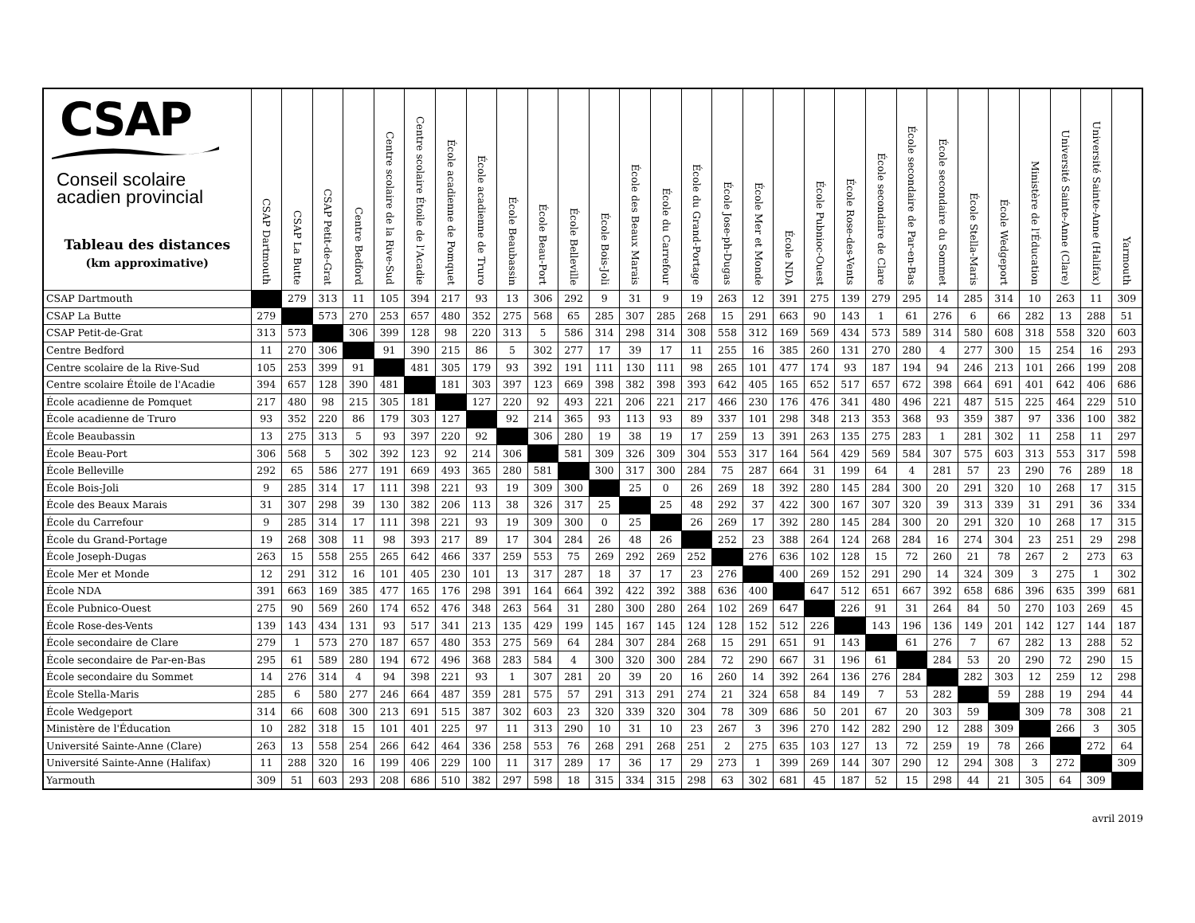| CSAP Conseil scolaire acadien provincial Tableau des distances (km approximative) | CSAP Dartmouth | CSAP La Butte | CSAP Petit-de-Grat | Centre Bedford | Centre scolaire de la Rive-Sud | Centre scolaire Étoile de l'Acadie | École acadienne de Pomquet | École acadienne de Truro | École Beaubassin | École Beau-Port | École Belleville | École Bois-Joli | École des Beaux Marais | École du Carrefour | École du Grand-Portage | École Jose-ph-Dugas | École Mer et Monde | École NDA | École Pubnioc-Ouest | École Rose-des-Vents | École secondaire de Clare | École secondaire de Par-en-Bas | École secondaire du Sommet | École Stella-Maris | École Wedgeport | Ministère de l'Éducation | Université Sainte-Anne (Clare) | Université Sainte-Anne (Halifax) | Yarmouth |
| --- | --- | --- | --- | --- | --- | --- | --- | --- | --- | --- | --- | --- | --- | --- | --- | --- | --- | --- | --- | --- | --- | --- | --- | --- | --- | --- | --- | --- | --- |
| CSAP Dartmouth | | 279 | 313 | 11 | 105 | 394 | 217 | 93 | 13 | 306 | 292 | 9 | 31 | 9 | 19 | 263 | 12 | 391 | 275 | 139 | 279 | 295 | 14 | 285 | 314 | 10 | 263 | 11 | 309 |
| CSAP La Butte | 279 | | 573 | 270 | 253 | 657 | 480 | 352 | 275 | 568 | 65 | 285 | 307 | 285 | 268 | 15 | 291 | 663 | 90 | 143 | 1 | 61 | 276 | 6 | 66 | 282 | 13 | 288 | 51 |
| CSAP Petit-de-Grat | 313 | 573 | | 306 | 399 | 128 | 98 | 220 | 313 | 5 | 586 | 314 | 298 | 314 | 308 | 558 | 312 | 169 | 569 | 434 | 573 | 589 | 314 | 580 | 608 | 318 | 558 | 320 | 603 |
| Centre Bedford | 11 | 270 | 306 | | 91 | 390 | 215 | 86 | 5 | 302 | 277 | 17 | 39 | 17 | 11 | 255 | 16 | 385 | 260 | 131 | 270 | 280 | 4 | 277 | 300 | 15 | 254 | 16 | 293 |
| Centre scolaire de la Rive-Sud | 105 | 253 | 399 | 91 | | 481 | 305 | 179 | 93 | 392 | 191 | 111 | 130 | 111 | 98 | 265 | 101 | 477 | 174 | 93 | 187 | 194 | 94 | 246 | 213 | 101 | 266 | 199 | 208 |
| Centre scolaire Étoile de l'Acadie | 394 | 657 | 128 | 390 | 481 | | 181 | 303 | 397 | 123 | 669 | 398 | 382 | 398 | 393 | 642 | 405 | 165 | 652 | 517 | 657 | 672 | 398 | 664 | 691 | 401 | 642 | 406 | 686 |
| École acadienne de Pomquet | 217 | 480 | 98 | 215 | 305 | 181 | | 127 | 220 | 92 | 493 | 221 | 206 | 221 | 217 | 466 | 230 | 176 | 476 | 341 | 480 | 496 | 221 | 487 | 515 | 225 | 464 | 229 | 510 |
| École acadienne de Truro | 93 | 352 | 220 | 86 | 179 | 303 | 127 | | 92 | 214 | 365 | 93 | 113 | 93 | 89 | 337 | 101 | 298 | 348 | 213 | 353 | 368 | 93 | 359 | 387 | 97 | 336 | 100 | 382 |
| École Beaubassin | 13 | 275 | 313 | 5 | 93 | 397 | 220 | 92 | | 306 | 280 | 19 | 38 | 19 | 17 | 259 | 13 | 391 | 263 | 135 | 275 | 283 | 1 | 281 | 302 | 11 | 258 | 11 | 297 |
| École Beau-Port | 306 | 568 | 5 | 302 | 392 | 123 | 92 | 214 | 306 | | 581 | 309 | 326 | 309 | 304 | 553 | 317 | 164 | 564 | 429 | 569 | 584 | 307 | 575 | 603 | 313 | 553 | 317 | 598 |
| École Belleville | 292 | 65 | 586 | 277 | 191 | 669 | 493 | 365 | 280 | 581 | | 300 | 317 | 300 | 284 | 75 | 287 | 664 | 31 | 199 | 64 | 4 | 281 | 57 | 23 | 290 | 76 | 289 | 18 |
| École Bois-Joli | 9 | 285 | 314 | 17 | 111 | 398 | 221 | 93 | 19 | 309 | 300 | | 25 | 0 | 26 | 269 | 18 | 392 | 280 | 145 | 284 | 300 | 20 | 291 | 320 | 10 | 268 | 17 | 315 |
| École des Beaux Marais | 31 | 307 | 298 | 39 | 130 | 382 | 206 | 113 | 38 | 326 | 317 | 25 | | 25 | 48 | 292 | 37 | 422 | 300 | 167 | 307 | 320 | 39 | 313 | 339 | 31 | 291 | 36 | 334 |
| École du Carrefour | 9 | 285 | 314 | 17 | 111 | 398 | 221 | 93 | 19 | 309 | 300 | 0 | 25 | | 26 | 269 | 17 | 392 | 280 | 145 | 284 | 300 | 20 | 291 | 320 | 10 | 268 | 17 | 315 |
| École du Grand-Portage | 19 | 268 | 308 | 11 | 98 | 393 | 217 | 89 | 17 | 304 | 284 | 26 | 48 | 26 | | 252 | 23 | 388 | 264 | 124 | 268 | 284 | 16 | 274 | 304 | 23 | 251 | 29 | 298 |
| École Joseph-Dugas | 263 | 15 | 558 | 255 | 265 | 642 | 466 | 337 | 259 | 553 | 75 | 269 | 292 | 269 | 252 | | 276 | 636 | 102 | 128 | 15 | 72 | 260 | 21 | 78 | 267 | 2 | 273 | 63 |
| École Mer et Monde | 12 | 291 | 312 | 16 | 101 | 405 | 230 | 101 | 13 | 317 | 287 | 18 | 37 | 17 | 23 | 276 | | 400 | 269 | 152 | 291 | 290 | 14 | 324 | 309 | 3 | 275 | 1 | 302 |
| École NDA | 391 | 663 | 169 | 385 | 477 | 165 | 176 | 298 | 391 | 164 | 664 | 392 | 422 | 392 | 388 | 636 | 400 | | 647 | 512 | 651 | 667 | 392 | 658 | 686 | 396 | 635 | 399 | 681 |
| École Pubnico-Ouest | 275 | 90 | 569 | 260 | 174 | 652 | 476 | 348 | 263 | 564 | 31 | 280 | 300 | 280 | 264 | 102 | 269 | 647 | | 226 | 91 | 31 | 264 | 84 | 50 | 270 | 103 | 269 | 45 |
| École Rose-des-Vents | 139 | 143 | 434 | 131 | 93 | 517 | 341 | 213 | 135 | 429 | 199 | 145 | 167 | 145 | 124 | 128 | 152 | 512 | 226 | | 143 | 196 | 136 | 149 | 201 | 142 | 127 | 144 | 187 |
| École secondaire de Clare | 279 | 1 | 573 | 270 | 187 | 657 | 480 | 353 | 275 | 569 | 64 | 284 | 307 | 284 | 268 | 15 | 291 | 651 | 91 | 143 | | 61 | 276 | 7 | 67 | 282 | 13 | 288 | 52 |
| École secondaire de Par-en-Bas | 295 | 61 | 589 | 280 | 194 | 672 | 496 | 368 | 283 | 584 | 4 | 300 | 320 | 300 | 284 | 72 | 290 | 667 | 31 | 196 | 61 | | 284 | 53 | 20 | 290 | 72 | 290 | 15 |
| École secondaire du Sommet | 14 | 276 | 314 | 4 | 94 | 398 | 221 | 93 | 1 | 307 | 281 | 20 | 39 | 20 | 16 | 260 | 14 | 392 | 264 | 136 | 276 | 284 | | 282 | 303 | 12 | 259 | 12 | 298 |
| École Stella-Maris | 285 | 6 | 580 | 277 | 246 | 664 | 487 | 359 | 281 | 575 | 57 | 291 | 313 | 291 | 274 | 21 | 324 | 658 | 84 | 149 | 7 | 53 | 282 | | 59 | 288 | 19 | 294 | 44 |
| École Wedgeport | 314 | 66 | 608 | 300 | 213 | 691 | 515 | 387 | 302 | 603 | 23 | 320 | 339 | 320 | 304 | 78 | 309 | 686 | 50 | 201 | 67 | 20 | 303 | 59 | | 309 | 78 | 308 | 21 |
| Ministère de l'Éducation | 10 | 282 | 318 | 15 | 101 | 401 | 225 | 97 | 11 | 313 | 290 | 10 | 31 | 10 | 23 | 267 | 3 | 396 | 270 | 142 | 282 | 290 | 12 | 288 | 309 | | 266 | 3 | 305 |
| Université Sainte-Anne (Clare) | 263 | 13 | 558 | 254 | 266 | 642 | 464 | 336 | 258 | 553 | 76 | 268 | 291 | 268 | 251 | 2 | 275 | 635 | 103 | 127 | 13 | 72 | 259 | 19 | 78 | 266 | | 272 | 64 |
| Université Sainte-Anne (Halifax) | 11 | 288 | 320 | 16 | 199 | 406 | 229 | 100 | 11 | 317 | 289 | 17 | 36 | 17 | 29 | 273 | 1 | 399 | 269 | 144 | 307 | 290 | 12 | 294 | 308 | 3 | 272 | | 309 |
| Yarmouth | 309 | 51 | 603 | 293 | 208 | 686 | 510 | 382 | 297 | 598 | 18 | 315 | 334 | 315 | 298 | 63 | 302 | 681 | 45 | 187 | 52 | 15 | 298 | 44 | 21 | 305 | 64 | 309 | |
avril 2019